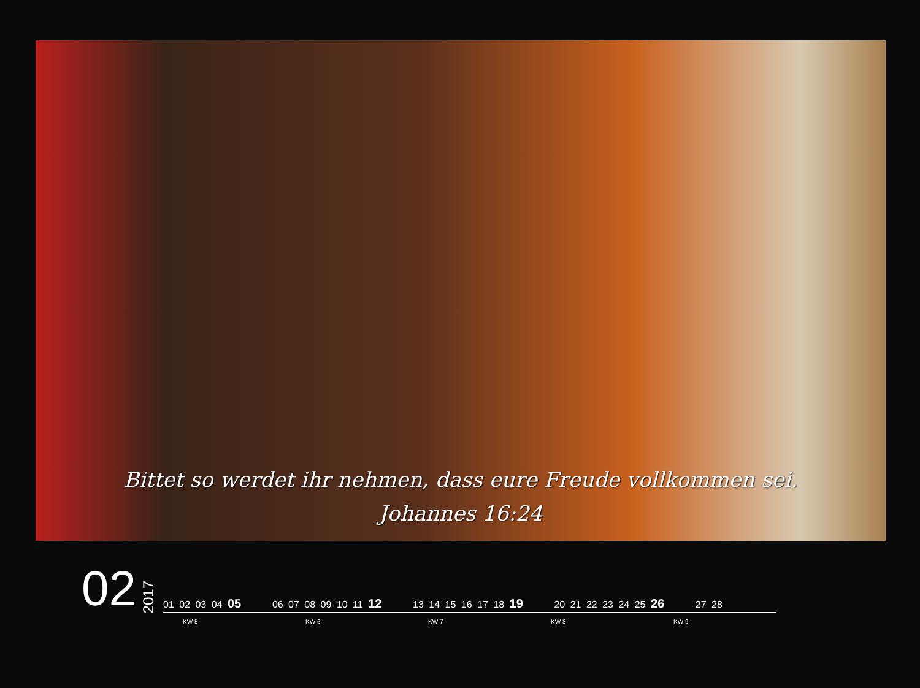Bittet so werdet ihr nehmen, dass eure Freude vollkommen sei.
Johannes 16:24
02
2017
01 02 03 04 05 06 07 08 09 10 11 12 13 14 15 16 17 18 19 20 21 22 23 24 25 26 27 28
KW 5 KW 6 KW 7 KW 8 KW 9